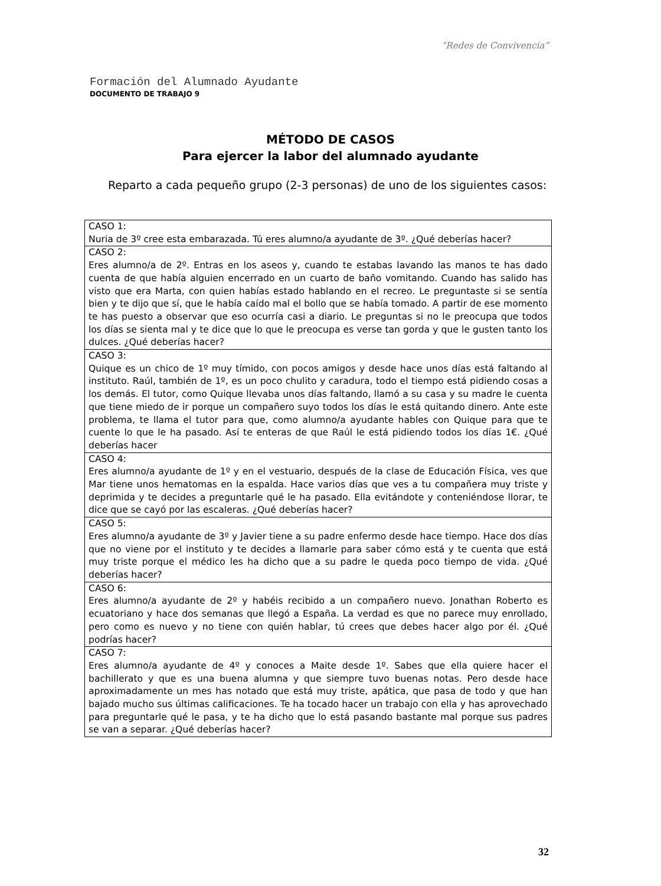“Redes de Convivencia”
Formación del Alumnado Ayudante
DOCUMENTO DE TRABAJO 9
MÉTODO DE CASOS
Para ejercer la labor del alumnado ayudante
Reparto a cada pequeño grupo (2-3 personas) de uno de los siguientes casos:
| CASO 1: Nuria de 3º cree esta embarazada. Tú eres alumno/a ayudante de 3º. ¿Qué deberías hacer? |
| CASO 2: Eres alumno/a de 2º. Entras en los aseos y, cuando te estabas lavando las manos te has dado cuenta de que había alguien encerrado en un cuarto de baño vomitando. Cuando has salido has visto que era Marta, con quien habías estado hablando en el recreo. Le preguntaste si se sentía bien y te dijo que sí, que le había caído mal el bollo que se había tomado. A partir de ese momento te has puesto a observar que eso ocurría casi a diario. Le preguntas si no le preocupa que todos los días se sienta mal y te dice que lo que le preocupa es verse tan gorda y que le gusten tanto los dulces. ¿Qué deberías hacer? |
| CASO 3: Quique es un chico de 1º muy tímido, con pocos amigos y desde hace unos días está faltando al instituto. Raúl, también de 1º, es un poco chulito y caradura, todo el tiempo está pidiendo cosas a los demás. El tutor, como Quique llevaba unos días faltando, llamó a su casa y su madre le cuenta que tiene miedo de ir porque un compañero suyo todos los días le está quitando dinero. Ante este problema, te llama el tutor para que, como alumno/a ayudante hables con Quique para que te cuente lo que le ha pasado. Así te enteras de que Raúl le está pidiendo todos los días 1€. ¿Qué deberías hacer |
| CASO 4: Eres alumno/a ayudante de 1º y en el vestuario, después de la clase de Educación Física, ves que Mar tiene unos hematomas en la espalda. Hace varios días que ves a tu compañera muy triste y deprimida y te decides a preguntarle qué le ha pasado. Ella evitándote y conteniéndose llorar, te dice que se cayó por las escaleras. ¿Qué deberías hacer? |
| CASO 5: Eres alumno/a ayudante de 3º y Javier tiene a su padre enfermo desde hace tiempo. Hace dos días que no viene por el instituto y te decides a llamarle para saber cómo está y te cuenta que está muy triste porque el médico les ha dicho que a su padre le queda poco tiempo de vida. ¿Qué deberías hacer? |
| CASO 6: Eres alumno/a ayudante de 2º y habéis recibido a un compañero nuevo. Jonathan Roberto es ecuatoriano y hace dos semanas que llegó a España. La verdad es que no parece muy enrollado, pero como es nuevo y no tiene con quién hablar, tú crees que debes hacer algo por él. ¿Qué podrías hacer? |
| CASO 7: Eres alumno/a ayudante de 4º y conoces a Maite desde 1º. Sabes que ella quiere hacer el bachillerato y que es una buena alumna y que siempre tuvo buenas notas. Pero desde hace aproximadamente un mes has notado que está muy triste, apática, que pasa de todo y que han bajado mucho sus últimas calificaciones. Te ha tocado hacer un trabajo con ella y has aprovechado para preguntarle qué le pasa, y te ha dicho que lo está pasando bastante mal porque sus padres se van a separar. ¿Qué deberías hacer? |
32